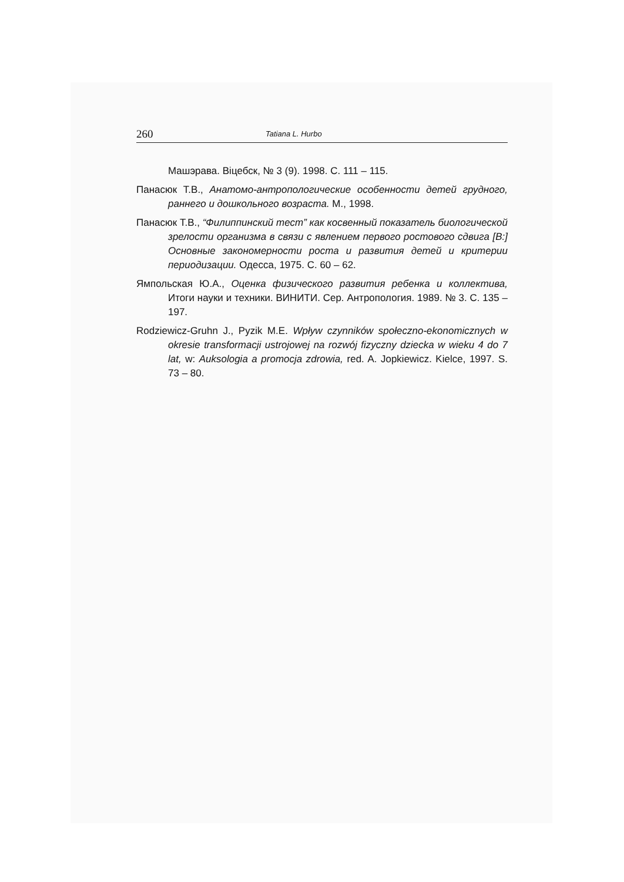260 Tatiana L. Hurbo
Машэрава. Віцебск, № 3 (9). 1998. С. 111 – 115.
Панасюк Т.В., Анатомо-антропологические особенности детей грудного, раннего и дошкольного возраста. М., 1998.
Панасюк Т.В., “Филиппинский тест” как косвенный показатель биологической зрелости организма в связи с явлением первого ростового сдвига [В:] Основные закономерности роста и развития детей и критерии периодизации. Одесса, 1975. С. 60 – 62.
Ямпольская Ю.А., Оценка физического развития ребенка и коллектива, Итоги науки и техники. ВИНИТИ. Сер. Антропология. 1989. № 3. С. 135 – 197.
Rodziewicz-Gruhn J., Pyzik M.E. Wpływ czynników społeczno-ekonomicznych w okresie transformacji ustrojowej na rozwój fizyczny dziecka w wieku 4 do 7 lat, w: Auksologia a promocja zdrowia, red. A. Jopkiewicz. Kielce, 1997. S. 73 – 80.